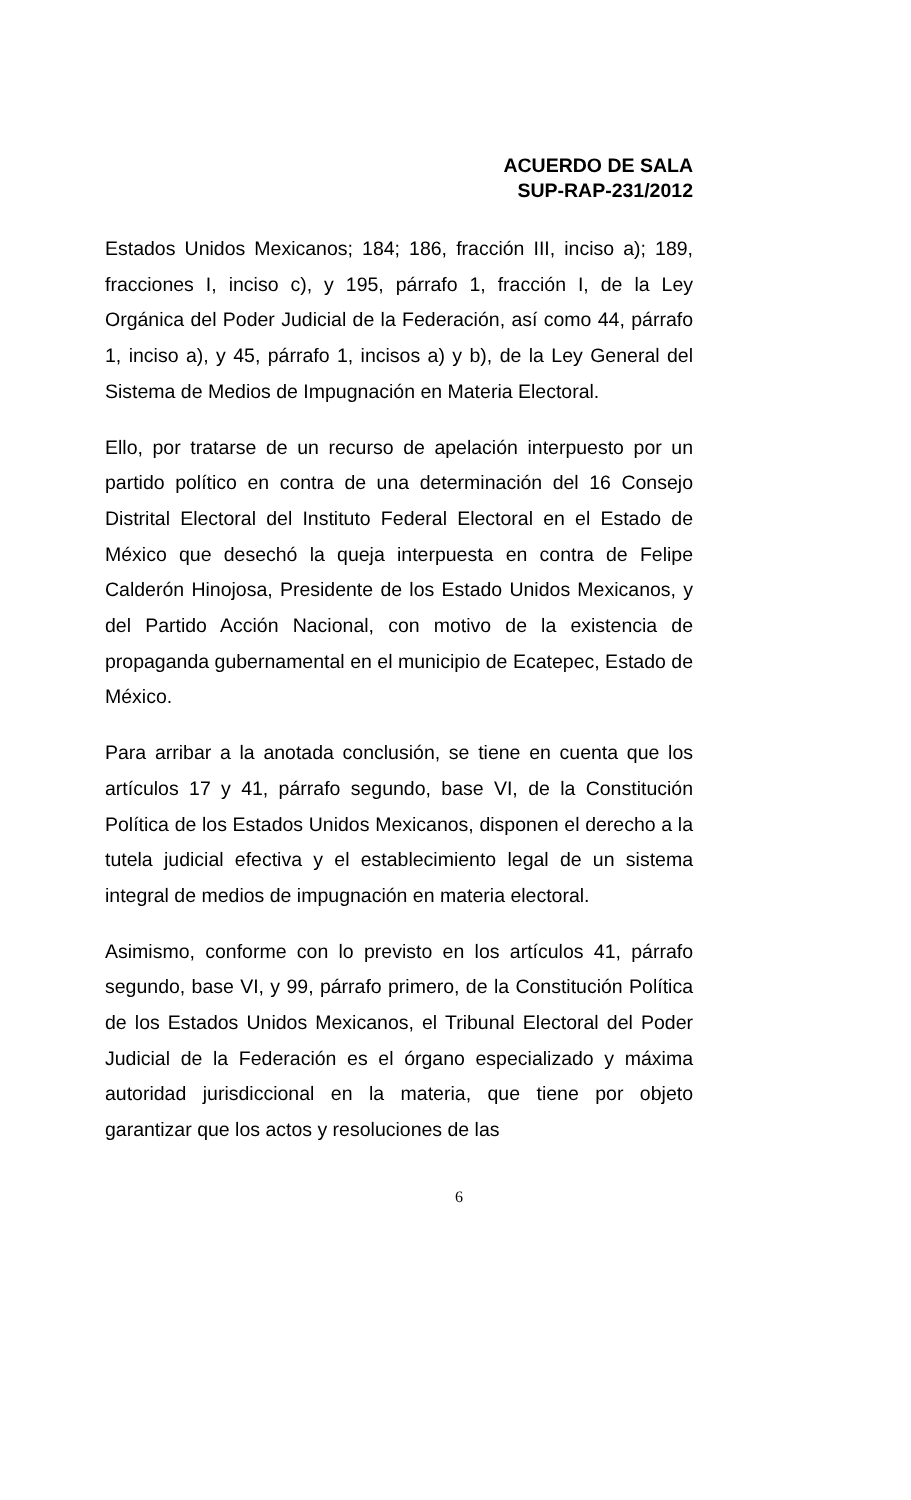ACUERDO DE SALA
SUP-RAP-231/2012
Estados Unidos Mexicanos; 184; 186, fracción III, inciso a); 189, fracciones I, inciso c), y 195, párrafo 1, fracción I, de la Ley Orgánica del Poder Judicial de la Federación, así como 44, párrafo 1, inciso a), y 45, párrafo 1, incisos a) y b), de la Ley General del Sistema de Medios de Impugnación en Materia Electoral.
Ello, por tratarse de un recurso de apelación interpuesto por un partido político en contra de una determinación del 16 Consejo Distrital Electoral del Instituto Federal Electoral en el Estado de México que desechó la queja interpuesta en contra de Felipe Calderón Hinojosa, Presidente de los Estado Unidos Mexicanos, y del Partido Acción Nacional, con motivo de la existencia de propaganda gubernamental en el municipio de Ecatepec, Estado de México.
Para arribar a la anotada conclusión, se tiene en cuenta que los artículos 17 y 41, párrafo segundo, base VI, de la Constitución Política de los Estados Unidos Mexicanos, disponen el derecho a la tutela judicial efectiva y el establecimiento legal de un sistema integral de medios de impugnación en materia electoral.
Asimismo, conforme con lo previsto en los artículos 41, párrafo segundo, base VI, y 99, párrafo primero, de la Constitución Política de los Estados Unidos Mexicanos, el Tribunal Electoral del Poder Judicial de la Federación es el órgano especializado y máxima autoridad jurisdiccional en la materia, que tiene por objeto garantizar que los actos y resoluciones de las
6